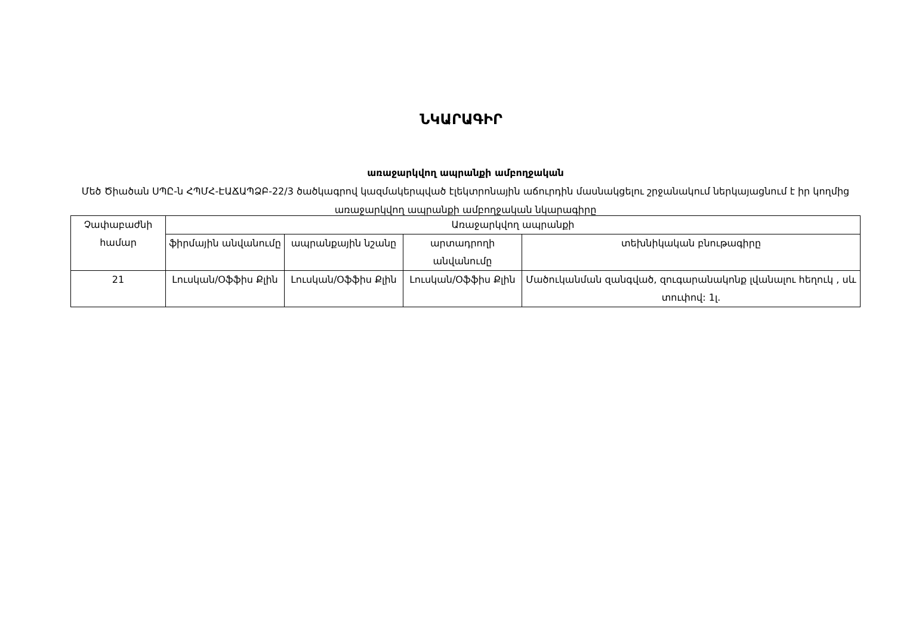ՆԿԱՐԱԳԻՐ
առաջարկվող ապրանքի ամբողջական
Մեծ Ծիածան ՍՊԸ-ն ՀՊՄՀ-ԷԱՃԱՊՁԲ-22/3 ծածկագրով կազմակերպված էլեկտրոնային աճուրդին մասնակցելու շրջանակում ներկայացնում է իր կողմից առաջարկվող ապրանքի ամբողջական նկարագիրը
| Չափաբաժնի համար | Առաջարկվող ապրանքի | | | |
| --- | --- | --- | --- | --- |
| | ֆիրմային անվանումը | ապրանքային նշանը | արտադրողի անվանումը | տեխնիկական բնութագիրը |
| 21 | Լուսկան/Օֆֆիս Քլին | Լուսկան/Օֆֆիս Քլին | Լուսկան/Օֆֆիս Քլին | Մածուկանման զանգված, զուգարանակոնք լվանալու հեղուկ , սև տուփով: 1լ. |